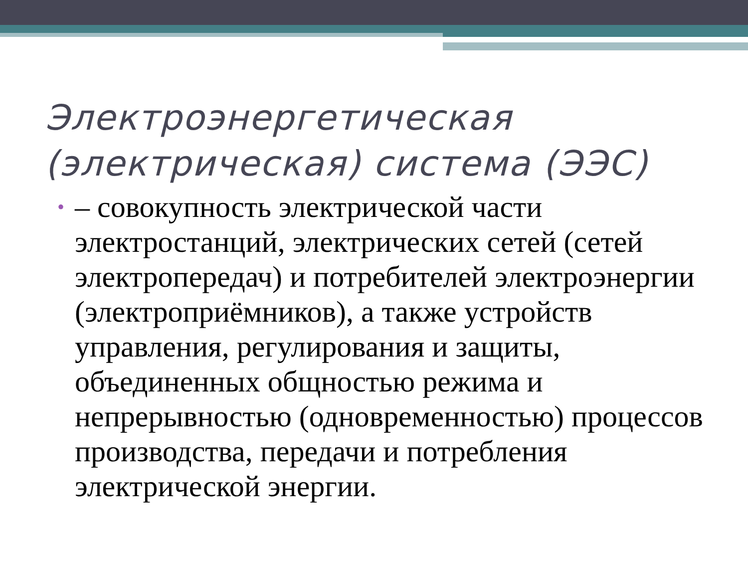Электроэнергетическая (электрическая) система (ЭЭС)
•
– совокупность электрической части электростанций, электрических сетей (сетей электропередач) и потребителей электроэнергии (электроприёмников), а также устройств управления, регулирования и защиты, объединенных общностью режима и непрерывностью (одновременностью) процессов производства, передачи и потребления электрической энергии.